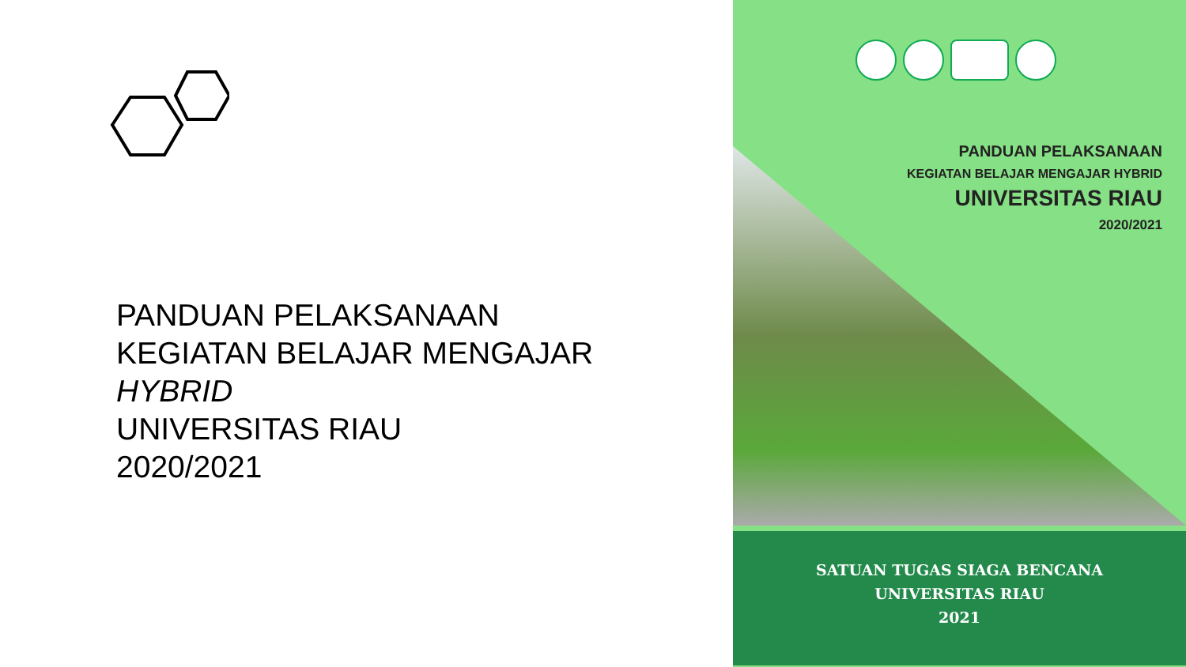PANDUAN PELAKSANAAN
KEGIATAN BELAJAR MENGAJAR
HYBRID
UNIVERSITAS RIAU
2020/2021
PANDUAN PELAKSANAAN
KEGIATAN BELAJAR MENGAJAR HYBRID
UNIVERSITAS RIAU
2020/2021
SATUAN TUGAS SIAGA BENCANA
UNIVERSITAS RIAU
2021